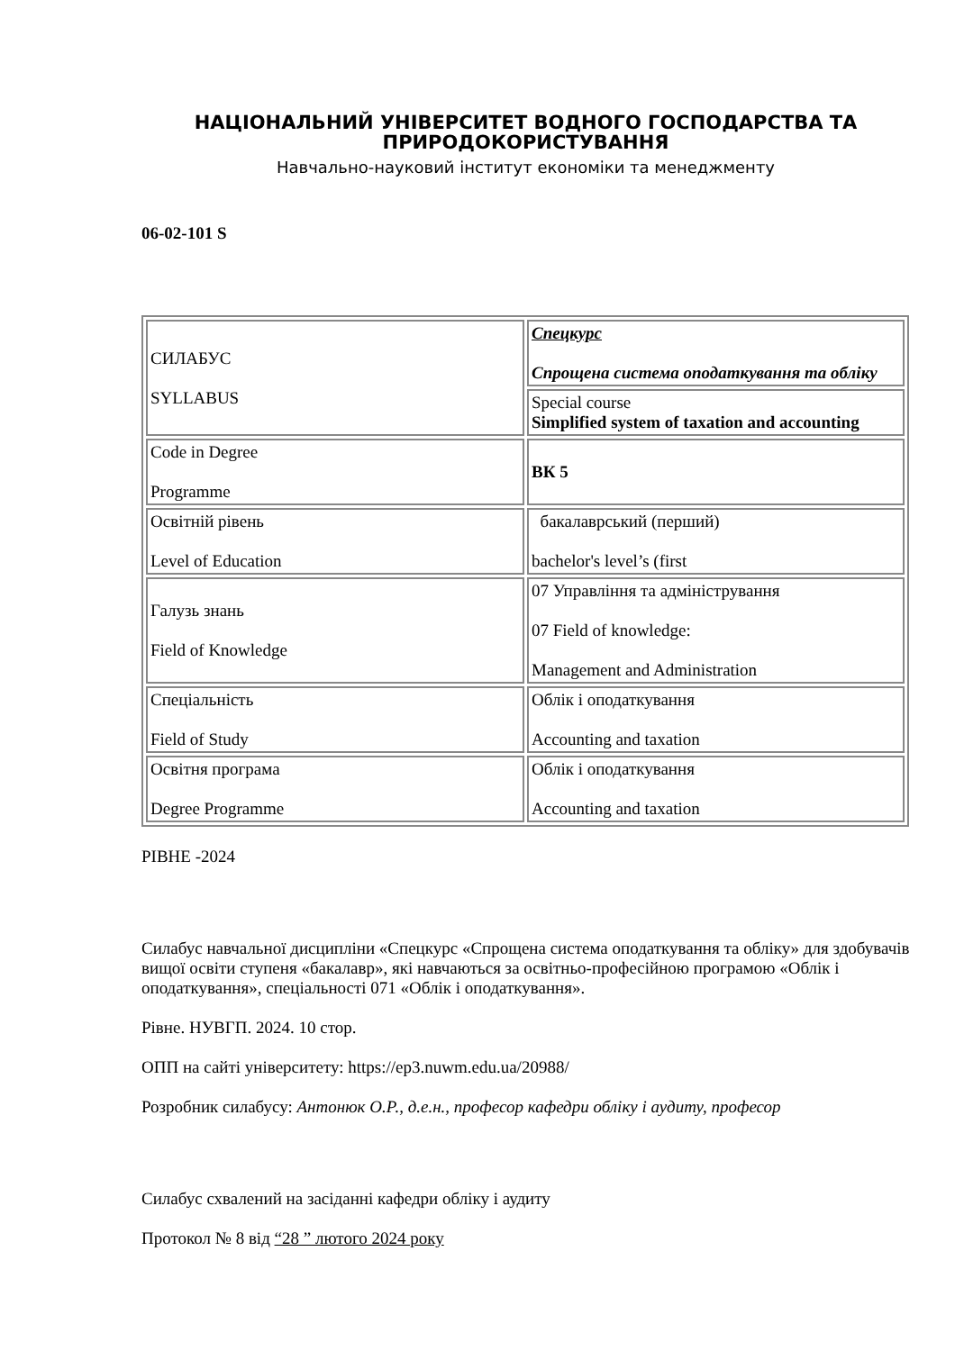НАЦІОНАЛЬНИЙ УНІВЕРСИТЕТ ВОДНОГО ГОСПОДАРСТВА ТА ПРИРОДОКОРИСТУВАННЯ
Навчально-науковий інститут економіки та менеджменту
06-02-101 S
| СИЛАБУС SYLLABUS | Спецкурс Спрощена система оподаткування та обліку |
| | Special course Simplified system of taxation and accounting |
| Code in Degree Programme | ВК 5 |
| Освітній рівень Level of Education | бакалаврський (перший) bachelor's level’s (first |
| Галузь знань Field of Knowledge | 07 Управління та адміністрування 07 Field of knowledge: Management and Administration |
| Спеціальність Field of Study | Облік і оподаткування Accounting and taxation |
| Освітня програма Degree Programme | Облік і оподаткування Accounting and taxation |
РІВНЕ -2024
Силабус навчальної дисципліни «Спецкурс «Спрощена система оподаткування та обліку» для здобувачів вищої освіти ступеня «бакалавр», які навчаються за освітньо-професійною програмою «Облік і оподаткування», спеціальності 071 «Облік і оподаткування».
Рівне. НУВГП. 2024. 10 стор.
ОПП на сайті університету: https://ep3.nuwm.edu.ua/20988/
Розробник силабусу: Антонюк О.Р., д.е.н., професор кафедри обліку і аудиту, професор
Силабус схвалений на засіданні кафедри обліку і аудиту
Протокол № 8 від “28 ” лютого 2024 року